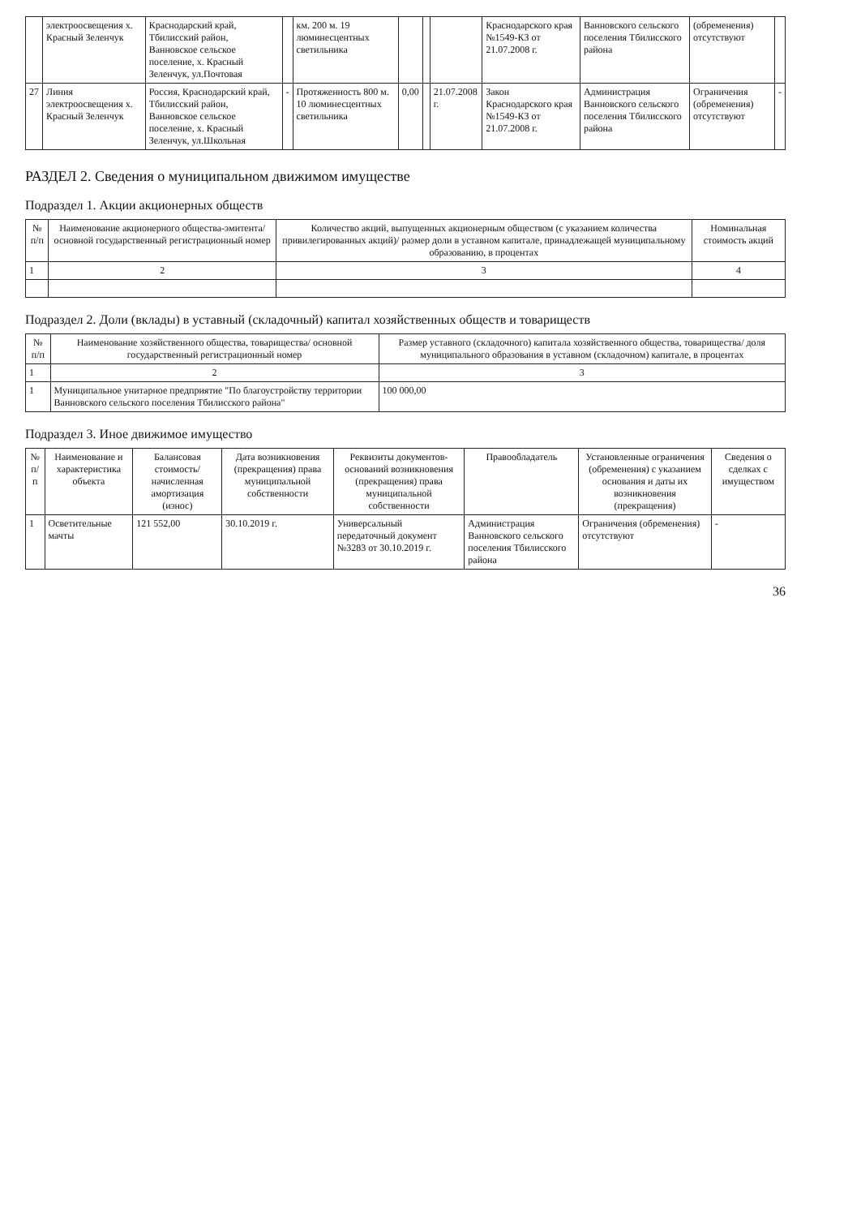| | электроосвещения х. Красный Зеленчук | Краснодарский край, Тбилисский район, Ванновское сельское поселение, х. Красный Зеленчук, ул.Почтовая | | км. 200 м. 19 люминесцентных светильника | | | | Краснодарского края №1549-КЗ от 21.07.2008 г. | Ванновского сельского поселения Тбилисского района | (обременения) отсутствуют | |
| 27 | Линия электроосвещения х. Красный Зеленчук | Россия, Краснодарский край, Тбилисский район, Ванновское сельское поселение, х. Красный Зеленчук, ул.Школьная | - | Протяженность 800 м. 10 люминесцентных светильника | 0,00 | | 21.07.2008 г. | Закон Краснодарского края №1549-КЗ от 21.07.2008 г. | Администрация Ванновского сельского поселения Тбилисского района | Ограничения (обременения) отсутствуют | - |
РАЗДЕЛ 2. Сведения о муниципальном движимом имуществе
Подраздел 1. Акции акционерных обществ
| № п/п | Наименование акционерного общества-эмитента/ основной государственный регистрационный номер | Количество акций, выпущенных акционерным обществом (с указанием количества привилегированных акций)/ размер доли в уставном капитале, принадлежащей муниципальному образованию, в процентах | Номинальная стоимость акций |
| --- | --- | --- | --- |
| 1 | 2 | 3 | 4 |
Подраздел 2. Доли (вклады) в уставный (складочный) капитал хозяйственных обществ и товариществ
| № п/п | Наименование хозяйственного общества, товарищества/ основной государственный регистрационный номер | Размер уставного (складочного) капитала хозяйственного общества, товарищества/ доля муниципального образования в уставном (складочном) капитале, в процентах |
| --- | --- | --- |
| 1 | 2 | 3 |
| 1 | Муниципальное унитарное предприятие "По благоустройству территории Ванновского сельского поселения Тбилисского района" | 100 000,00 |
Подраздел 3. Иное движимое имущество
| № п/п | Наименование и характеристика объекта | Балансовая стоимость/ начисленная амортизация (износ) | Дата возникновения (прекращения) права муниципальной собственности | Реквизиты документов-оснований возникновения (прекращения) права муниципальной собственности | Правообладатель | Установленные ограничения (обременения) с указанием основания и даты их возникновения (прекращения) | Сведения о сделках с имуществом |
| --- | --- | --- | --- | --- | --- | --- | --- |
| 1 | Осветительные мачты | 121 552,00 | 30.10.2019 г. | Универсальный передаточный документ №3283 от 30.10.2019 г. | Администрация Ванновского сельского поселения Тбилисского района | Ограничения (обременения) отсутствуют | - |
36